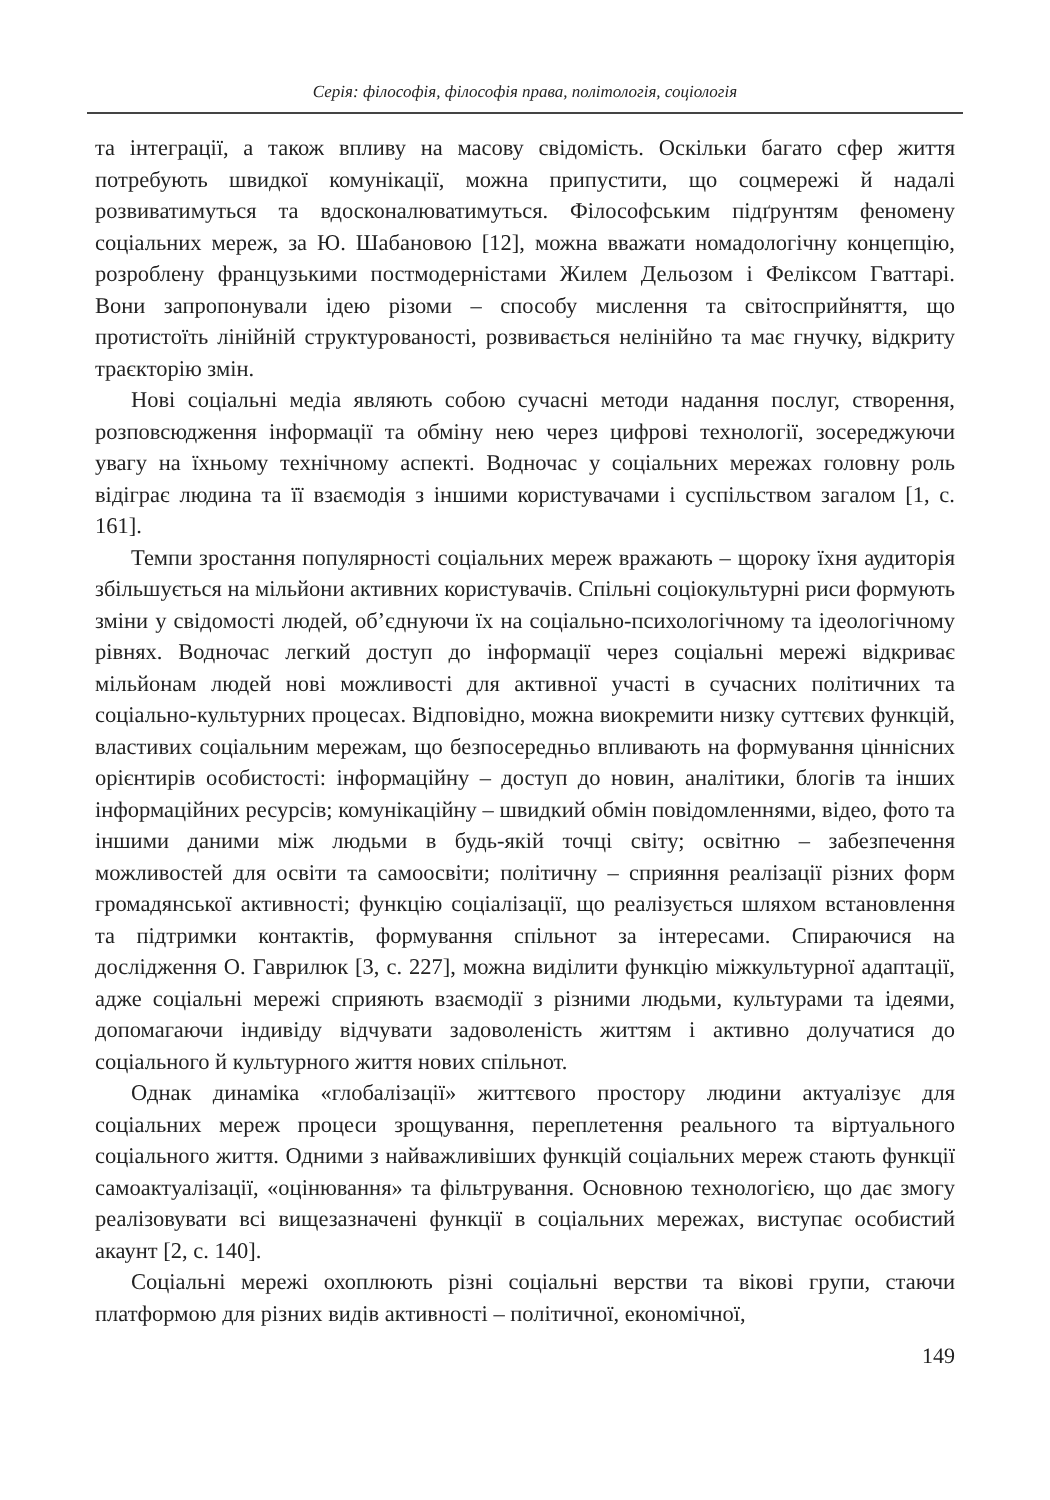Серія: філософія, філософія права, політологія, соціологія
та інтеграції, а також впливу на масову свідомість. Оскільки багато сфер життя потребують швидкої комунікації, можна припустити, що соцмережі й надалі розвиватимуться та вдосконалюватимуться. Філософським підґрунтям феномену соціальних мереж, за Ю. Шабановою [12], можна вважати номадологічну концепцію, розроблену французькими постмодерністами Жилем Дельозом і Феліксом Гваттарі. Вони запропонували ідею різоми – способу мислення та світосприйняття, що протистоїть лінійній структурованості, розвивається нелінійно та має гнучку, відкриту траєкторію змін.
Нові соціальні медіа являють собою сучасні методи надання послуг, створення, розповсюдження інформації та обміну нею через цифрові технології, зосереджуючи увагу на їхньому технічному аспекті. Водночас у соціальних мережах головну роль відіграє людина та її взаємодія з іншими користувачами і суспільством загалом [1, с. 161].
Темпи зростання популярності соціальних мереж вражають – щороку їхня аудиторія збільшується на мільйони активних користувачів. Спільні соціокультурні риси формують зміни у свідомості людей, об’єднуючи їх на соціально-психологічному та ідеологічному рівнях. Водночас легкий доступ до інформації через соціальні мережі відкриває мільйонам людей нові можливості для активної участі в сучасних політичних та соціально-культурних процесах. Відповідно, можна виокремити низку суттєвих функцій, властивих соціальним мережам, що безпосередньо впливають на формування ціннісних орієнтирів особистості: інформаційну – доступ до новин, аналітики, блогів та інших інформаційних ресурсів; комунікаційну – швидкий обмін повідомленнями, відео, фото та іншими даними між людьми в будь-якій точці світу; освітню – забезпечення можливостей для освіти та самоосвіти; політичну – сприяння реалізації різних форм громадянської активності; функцію соціалізації, що реалізується шляхом встановлення та підтримки контактів, формування спільнот за інтересами. Спираючися на дослідження О. Гаврилюк [3, с. 227], можна виділити функцію міжкультурної адаптації, адже соціальні мережі сприяють взаємодії з різними людьми, культурами та ідеями, допомагаючи індивіду відчувати задоволеність життям і активно долучатися до соціального й культурного життя нових спільнот.
Однак динаміка «глобалізації» життєвого простору людини актуалізує для соціальних мереж процеси зрощування, переплетення реального та віртуального соціального життя. Одними з найважливіших функцій соціальних мереж стають функції самоактуалізації, «оцінювання» та фільтрування. Основною технологією, що дає змогу реалізовувати всі вищезазначені функції в соціальних мережах, виступає особистий акаунт [2, с. 140].
Соціальні мережі охоплюють різні соціальні верстви та вікові групи, стаючи платформою для різних видів активності – політичної, економічної,
149